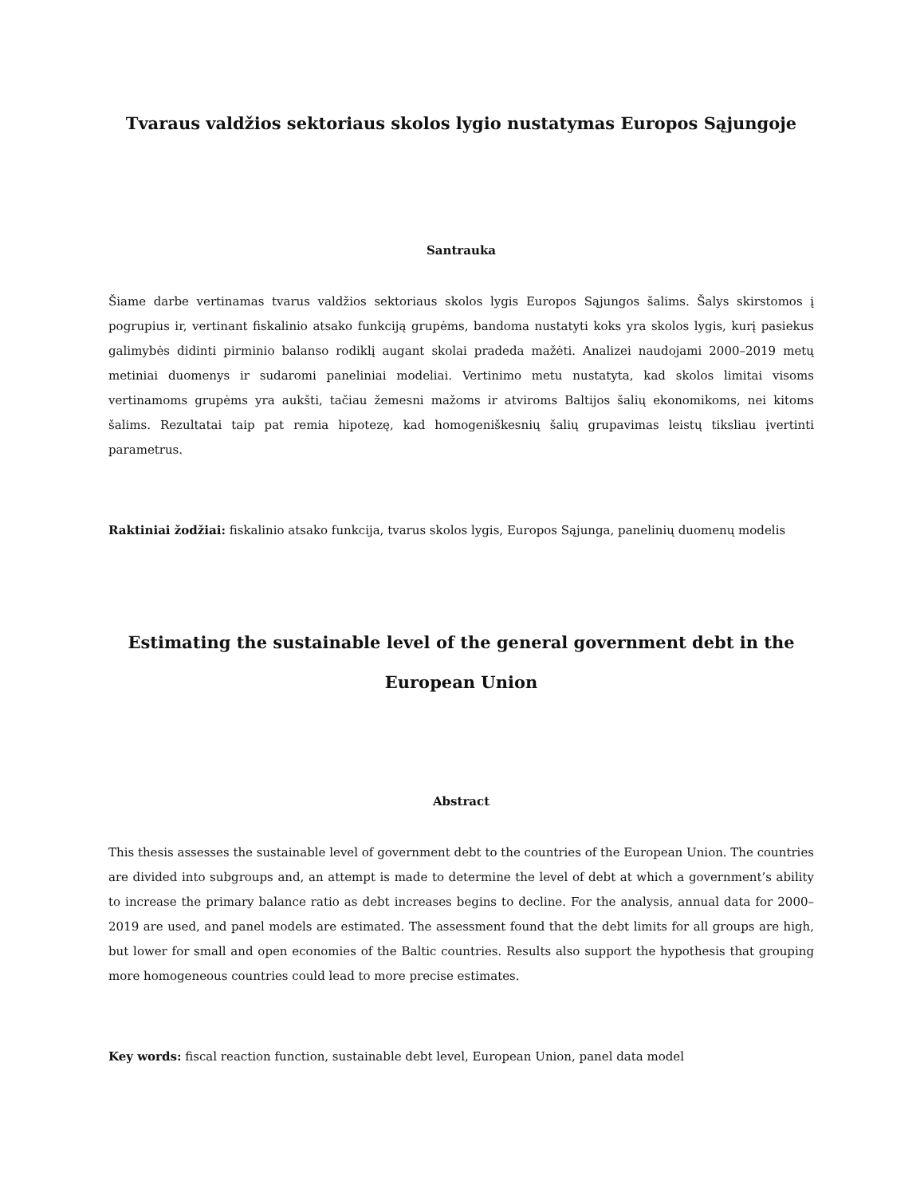Tvaraus valdžios sektoriaus skolos lygio nustatymas Europos Sąjungoje
Santrauka
Šiame darbe vertinamas tvarus valdžios sektoriaus skolos lygis Europos Sąjungos šalims. Šalys skirstomos į pogrupius ir, vertinant fiskalinio atsako funkciją grupėms, bandoma nustatyti koks yra skolos lygis, kurį pasiekus galimybės didinti pirminio balanso rodiklį augant skolai pradeda mažėti. Analizei naudojami 2000–2019 metų metiniai duomenys ir sudaromi paneliniai modeliai. Vertinimo metu nustatyta, kad skolos limitai visoms vertinamoms grupėms yra aukšti, tačiau žemesni mažoms ir atviroms Baltijos šalių ekonomikoms, nei kitoms šalims. Rezultatai taip pat remia hipotezę, kad homogeniškesnių šalių grupavimas leistų tiksliau įvertinti parametrus.
Raktiniai žodžiai: fiskalinio atsako funkcija, tvarus skolos lygis, Europos Sąjunga, panelinių duomenų modelis
Estimating the sustainable level of the general government debt in the European Union
Abstract
This thesis assesses the sustainable level of government debt to the countries of the European Union. The countries are divided into subgroups and, an attempt is made to determine the level of debt at which a government’s ability to increase the primary balance ratio as debt increases begins to decline. For the analysis, annual data for 2000–2019 are used, and panel models are estimated. The assessment found that the debt limits for all groups are high, but lower for small and open economies of the Baltic countries. Results also support the hypothesis that grouping more homogeneous countries could lead to more precise estimates.
Key words: fiscal reaction function, sustainable debt level, European Union, panel data model